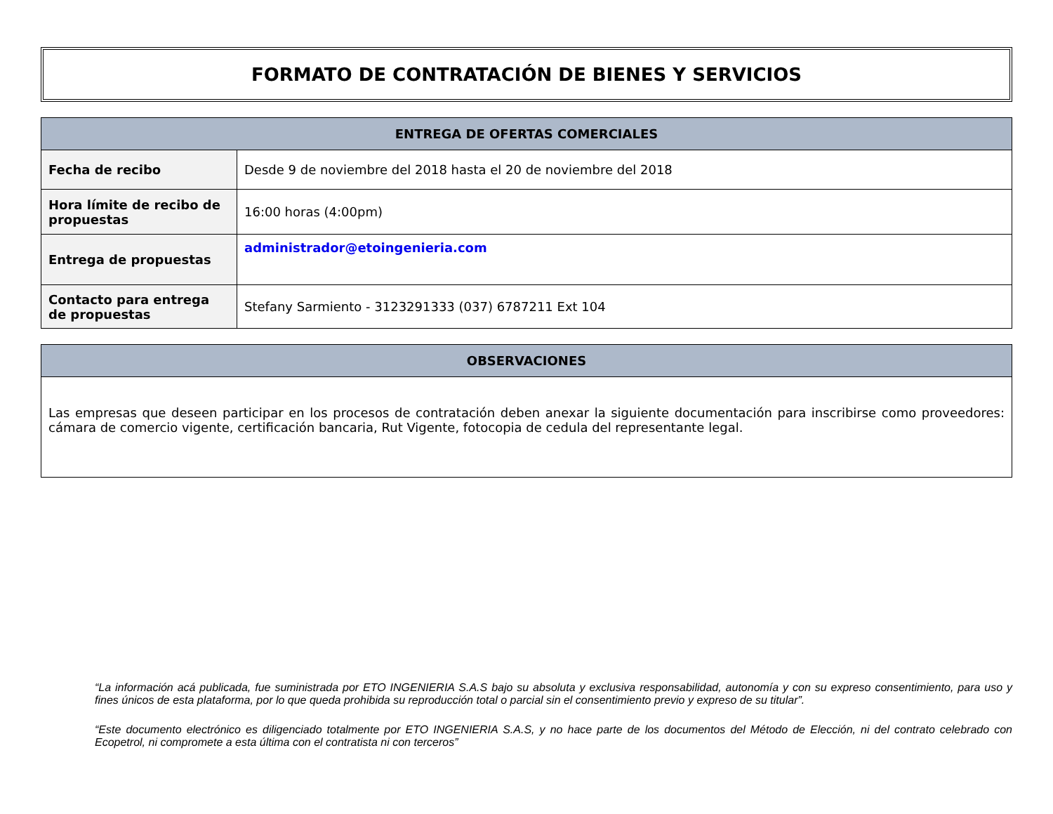FORMATO DE CONTRATACIÓN DE BIENES Y SERVICIOS
| ENTREGA DE OFERTAS COMERCIALES | |
| --- | --- |
| Fecha de recibo | Desde 9 de noviembre del 2018 hasta el 20 de noviembre del 2018 |
| Hora límite de recibo de propuestas | 16:00 horas (4:00pm) |
| Entrega de propuestas | administrador@etoingenieria.com |
| Contacto para entrega de propuestas | Stefany Sarmiento - 3123291333 (037) 6787211 Ext 104 |
| OBSERVACIONES |
| --- |
| Las empresas que deseen participar en los procesos de contratación deben anexar la siguiente documentación para inscribirse como proveedores: cámara de comercio vigente, certificación bancaria, Rut Vigente, fotocopia de cedula del representante legal. |
“La información acá publicada, fue suministrada por ETO INGENIERIA S.A.S bajo su absoluta y exclusiva responsabilidad, autonomía y con su expreso consentimiento, para uso y fines únicos de esta plataforma, por lo que queda prohibida su reproducción total o parcial sin el consentimiento previo y expreso de su titular”.
“Este documento electrónico es diligenciado totalmente por ETO INGENIERIA S.A.S, y no hace parte de los documentos del Método de Elección, ni del contrato celebrado con Ecopetrol, ni compromete a esta última con el contratista ni con terceros”